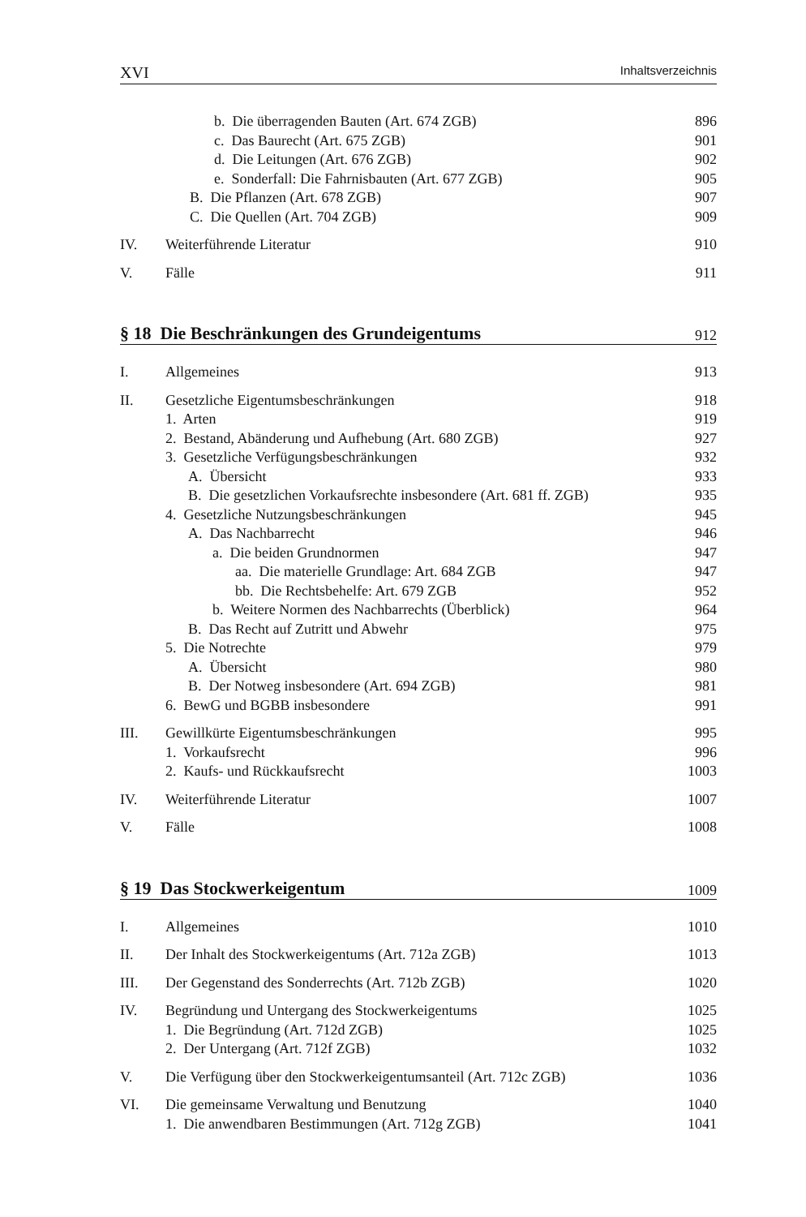XVI Inhaltsverzeichnis
b. Die überragenden Bauten (Art. 674 ZGB) 896
c. Das Baurecht (Art. 675 ZGB) 901
d. Die Leitungen (Art. 676 ZGB) 902
e. Sonderfall: Die Fahrnisbauten (Art. 677 ZGB) 905
B. Die Pflanzen (Art. 678 ZGB) 907
C. Die Quellen (Art. 704 ZGB) 909
IV. Weiterführende Literatur 910
V. Fälle 911
§ 18 Die Beschränkungen des Grundeigentums 912
I. Allgemeines 913
II. Gesetzliche Eigentumsbeschränkungen 918
1. Arten 919
2. Bestand, Abänderung und Aufhebung (Art. 680 ZGB) 927
3. Gesetzliche Verfügungsbeschränkungen 932
A. Übersicht 933
B. Die gesetzlichen Vorkaufsrechte insbesondere (Art. 681 ff. ZGB) 935
4. Gesetzliche Nutzungsbeschränkungen 945
A. Das Nachbarrecht 946
a. Die beiden Grundnormen 947
aa. Die materielle Grundlage: Art. 684 ZGB 947
bb. Die Rechtsbehelfe: Art. 679 ZGB 952
b. Weitere Normen des Nachbarrechts (Überblick) 964
B. Das Recht auf Zutritt und Abwehr 975
5. Die Notrechte 979
A. Übersicht 980
B. Der Notweg insbesondere (Art. 694 ZGB) 981
6. BewG und BGBB insbesondere 991
III. Gewillkürte Eigentumsbeschränkungen 995
1. Vorkaufsrecht 996
2. Kaufs- und Rückkaufsrecht 1003
IV. Weiterführende Literatur 1007
V. Fälle 1008
§ 19 Das Stockwerkeigentum 1009
I. Allgemeines 1010
II. Der Inhalt des Stockwerkeigentums (Art. 712a ZGB) 1013
III. Der Gegenstand des Sonderrechts (Art. 712b ZGB) 1020
IV. Begründung und Untergang des Stockwerkeigentums 1025
1. Die Begründung (Art. 712d ZGB) 1025
2. Der Untergang (Art. 712f ZGB) 1032
V. Die Verfügung über den Stockwerkeigentumsanteil (Art. 712c ZGB) 1036
VI. Die gemeinsame Verwaltung und Benutzung 1040
1. Die anwendbaren Bestimmungen (Art. 712g ZGB) 1041